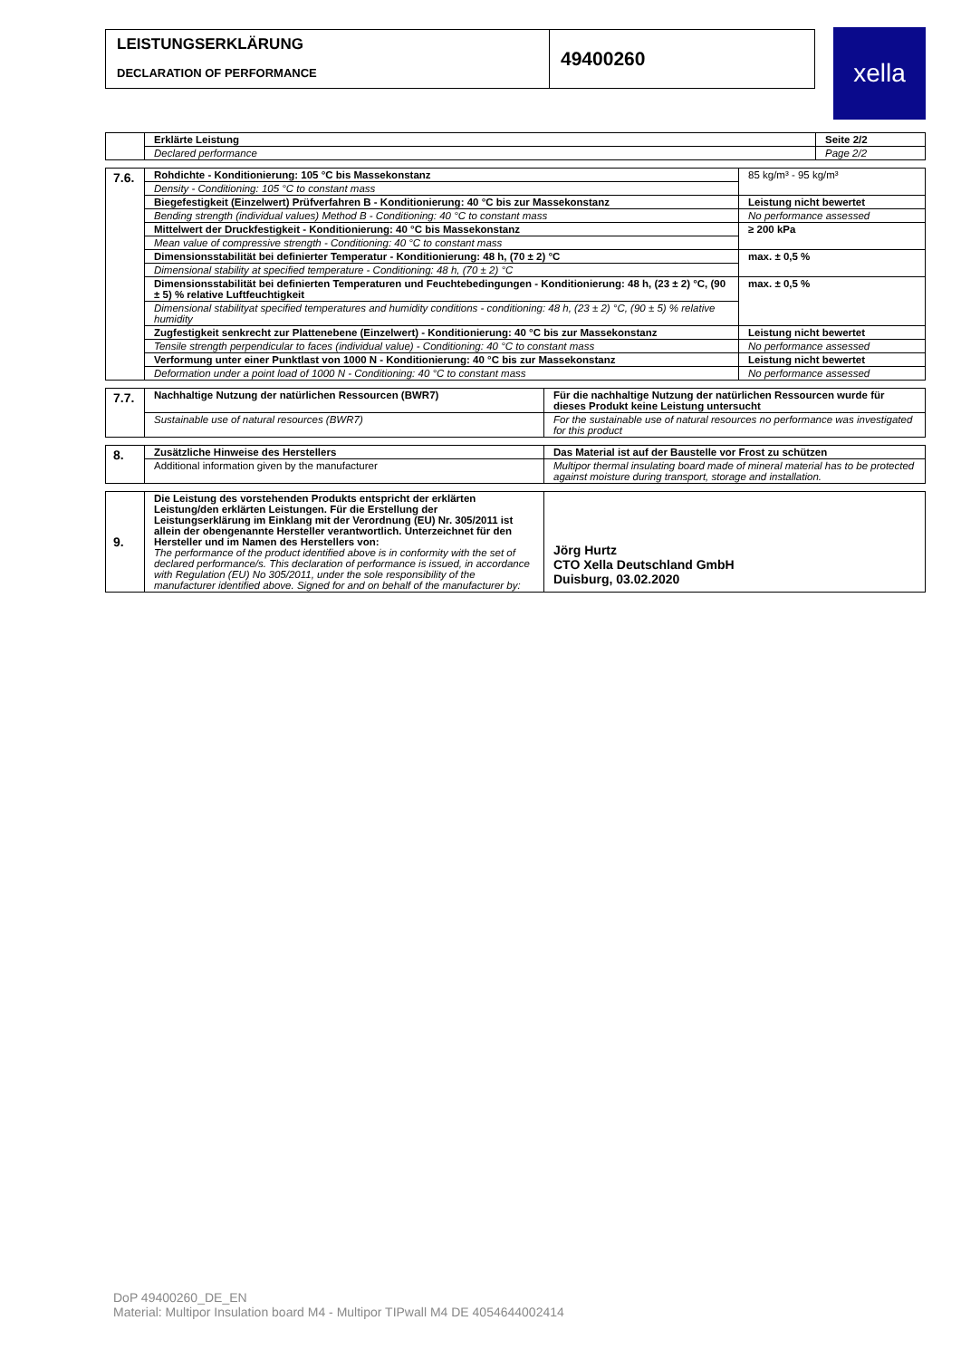LEISTUNGSERKLÄRUNG
DECLARATION OF PERFORMANCE
49400260
xella
| | Erklärte Leistung | Seite 2/2 |
| | Declared performance | Page 2/2 |
| 7.6. | Rohdichte - Konditionierung: 105 °C bis Massekonstanz | 85 kg/m³ - 95 kg/m³ |
| | Density - Conditioning: 105 °C to constant mass | |
| | Biegefestigkeit (Einzelwert) Prüfverfahren B - Konditionierung: 40 °C bis zur Massekonstanz | Leistung nicht bewertet |
| | Bending strength (individual values) Method B - Conditioning: 40 °C to constant mass | No performance assessed |
| | Mittelwert der Druckfestigkeit - Konditionierung: 40 °C bis Massekonstanz | ≥ 200 kPa |
| | Mean value of compressive strength - Conditioning: 40 °C to constant mass | |
| | Dimensionsstabilität bei definierter Temperatur - Konditionierung: 48 h, (70 ± 2) °C | max. ± 0,5 % |
| | Dimensional stability at specified temperature - Conditioning: 48 h, (70 ± 2) °C | |
| | Dimensionsstabilität bei definierten Temperaturen und Feuchtebedingungen - Konditionierung: 48 h, (23 ± 2) °C, (90 ± 5) % relative Luftfeuchtigkeit | max. ± 0,5 % |
| | Dimensional stabilityat specified temperatures and humidity conditions - conditioning: 48 h, (23 ± 2) °C, (90 ± 5) % relative humidity | |
| | Zugfestigkeit senkrecht zur Plattenebene (Einzelwert) - Konditionierung: 40 °C bis zur Massekonstanz | Leistung nicht bewertet |
| | Tensile strength perpendicular to faces (individual value) - Conditioning: 40 °C to constant mass | No performance assessed |
| | Verformung unter einer Punktlast von 1000 N - Konditionierung: 40 °C bis zur Massekonstanz | Leistung nicht bewertet |
| | Deformation under a point load of 1000 N - Conditioning: 40 °C to constant mass | No performance assessed |
| 7.7. | Nachhaltige Nutzung der natürlichen Ressourcen (BWR7) | Für die nachhaltige Nutzung der natürlichen Ressourcen wurde für dieses Produkt keine Leistung untersucht |
| | Sustainable use of natural resources (BWR7) | For the sustainable use of natural resources no performance was investigated for this product |
| 8. | Zusätzliche Hinweise des Herstellers | Das Material ist auf der Baustelle vor Frost zu schützen |
| | Additional information given by the manufacturer | Multipor thermal insulating board made of mineral material has to be protected against moisture during transport, storage and installation. |
| 9. | Die Leistung des vorstehenden Produkts entspricht der erklärten Leistung/den erklärten Leistungen. Für die Erstellung der Leistungserklärung im Einklang mit der Verordnung (EU) Nr. 305/2011 ist allein der obengenannte Hersteller verantwortlich. Unterzeichnet für den Hersteller und im Namen des Herstellers von: The performance of the product identified above is in conformity with the set of declared performance/s. This declaration of performance is issued, in accordance with Regulation (EU) No 305/2011, under the sole responsibility of the manufacturer identified above. Signed for and on behalf of the manufacturer by: | Jörg Hurtz CTO Xella Deutschland GmbH Duisburg, 03.02.2020 |
DoP 49400260_DE_EN
Material: Multipor Insulation board M4 - Multipor TIPwall M4 DE 4054644002414